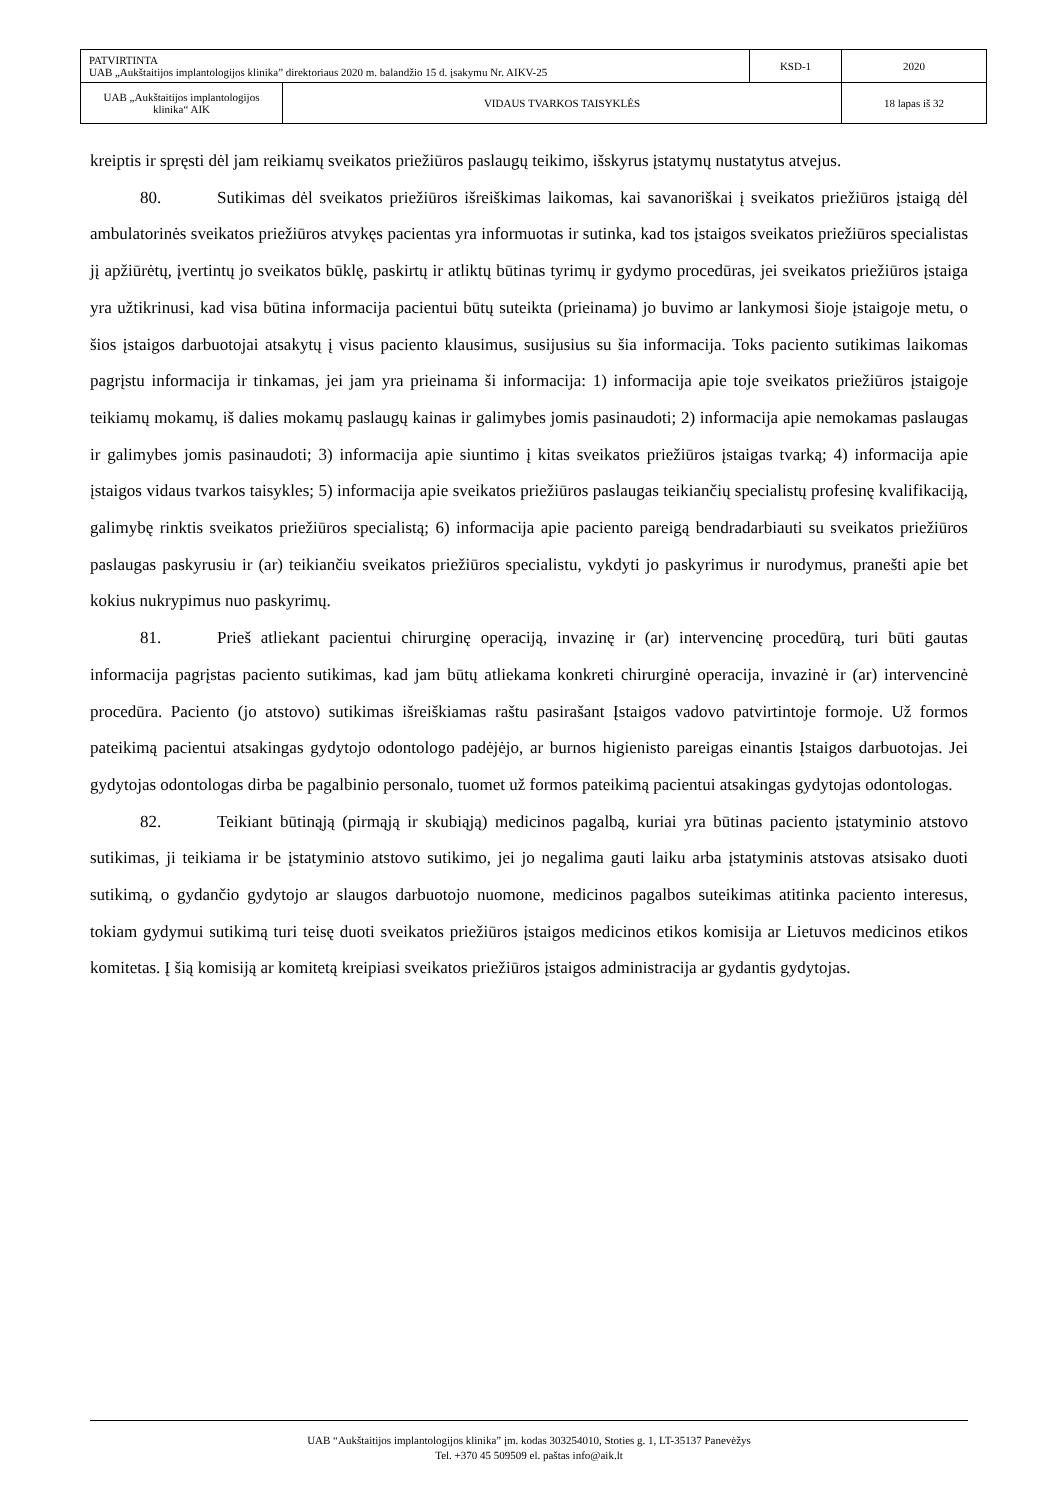| PATVIRTINTA UAB „Aukštaitijos implantologijos klinika” direktoriaus 2020 m. balandžio 15 d. įsakymu Nr. AIKV-25 | | KSD-1 | 2020 |
| UAB „Aukštaitijos implantologijos klinika“ AIK | VIDAUS TVARKOS TAISYKLĖS | | 18 lapas iš 32 |
kreiptis ir spręsti dėl jam reikiamų sveikatos priežiūros paslaugų teikimo, išskyrus įstatymų nustatytus atvejus.
80. Sutikimas dėl sveikatos priežiūros išreiškimas laikomas, kai savanoriškai į sveikatos priežiūros įstaigą dėl ambulatorinės sveikatos priežiūros atvykęs pacientas yra informuotas ir sutinka, kad tos įstaigos sveikatos priežiūros specialistas jį apžiūrėtų, įvertintų jo sveikatos būklę, paskirtų ir atliktų būtinas tyrimų ir gydymo procedūras, jei sveikatos priežiūros įstaiga yra užtikrinusi, kad visa būtina informacija pacientui būtų suteikta (prieinama) jo buvimo ar lankymosi šioje įstaigoje metu, o šios įstaigos darbuotojai atsakytų į visus paciento klausimus, susijusius su šia informacija. Toks paciento sutikimas laikomas pagrįstu informacija ir tinkamas, jei jam yra prieinama ši informacija: 1) informacija apie toje sveikatos priežiūros įstaigoje teikiamų mokamų, iš dalies mokamų paslaugų kainas ir galimybes jomis pasinaudoti; 2) informacija apie nemokamas paslaugas ir galimybes jomis pasinaudoti; 3) informacija apie siuntimo į kitas sveikatos priežiūros įstaigas tvarką; 4) informacija apie įstaigos vidaus tvarkos taisykles; 5) informacija apie sveikatos priežiūros paslaugas teikiančių specialistų profesinę kvalifikaciją, galimybę rinktis sveikatos priežiūros specialistą; 6) informacija apie paciento pareigą bendradarbiauti su sveikatos priežiūros paslaugas paskyrusiu ir (ar) teikiančiu sveikatos priežiūros specialistu, vykdyti jo paskyrimus ir nurodymus, pranešti apie bet kokius nukrypimus nuo paskyrimų.
81. Prieš atliekant pacientui chirurginę operaciją, invazinę ir (ar) intervencinę procedūrą, turi būti gautas informacija pagrįstas paciento sutikimas, kad jam būtų atliekama konkreti chirurginė operacija, invazinė ir (ar) intervencinė procedūra. Paciento (jo atstovo) sutikimas išreiškiamas raštu pasirašant Įstaigos vadovo patvirtintoje formoje. Už formos pateikimą pacientui atsakingas gydytojo odontologo padėjėjo, ar burnos higienisto pareigas einantis Įstaigos darbuotojas. Jei gydytojas odontologas dirba be pagalbinio personalo, tuomet už formos pateikimą pacientui atsakingas gydytojas odontologas.
82. Teikiant būtinąją (pirmąją ir skubiąją) medicinos pagalbą, kuriai yra būtinas paciento įstatyminio atstovo sutikimas, ji teikiama ir be įstatyminio atstovo sutikimo, jei jo negalima gauti laiku arba įstatyminis atstovas atsisako duoti sutikimą, o gydančio gydytojo ar slaugos darbuotojo nuomone, medicinos pagalbos suteikimas atitinka paciento interesus, tokiam gydymui sutikimą turi teisę duoti sveikatos priežiūros įstaigos medicinos etikos komisija ar Lietuvos medicinos etikos komitetas. Į šią komisiją ar komitetą kreipiasi sveikatos priežiūros įstaigos administracija ar gydantis gydytojas.
UAB “Aukštaitijos implantologijos klinika” įm. kodas 303254010, Stoties g. 1, LT-35137 Panevėžys
Tel. +370 45 509509 el. paštas info@aik.lt